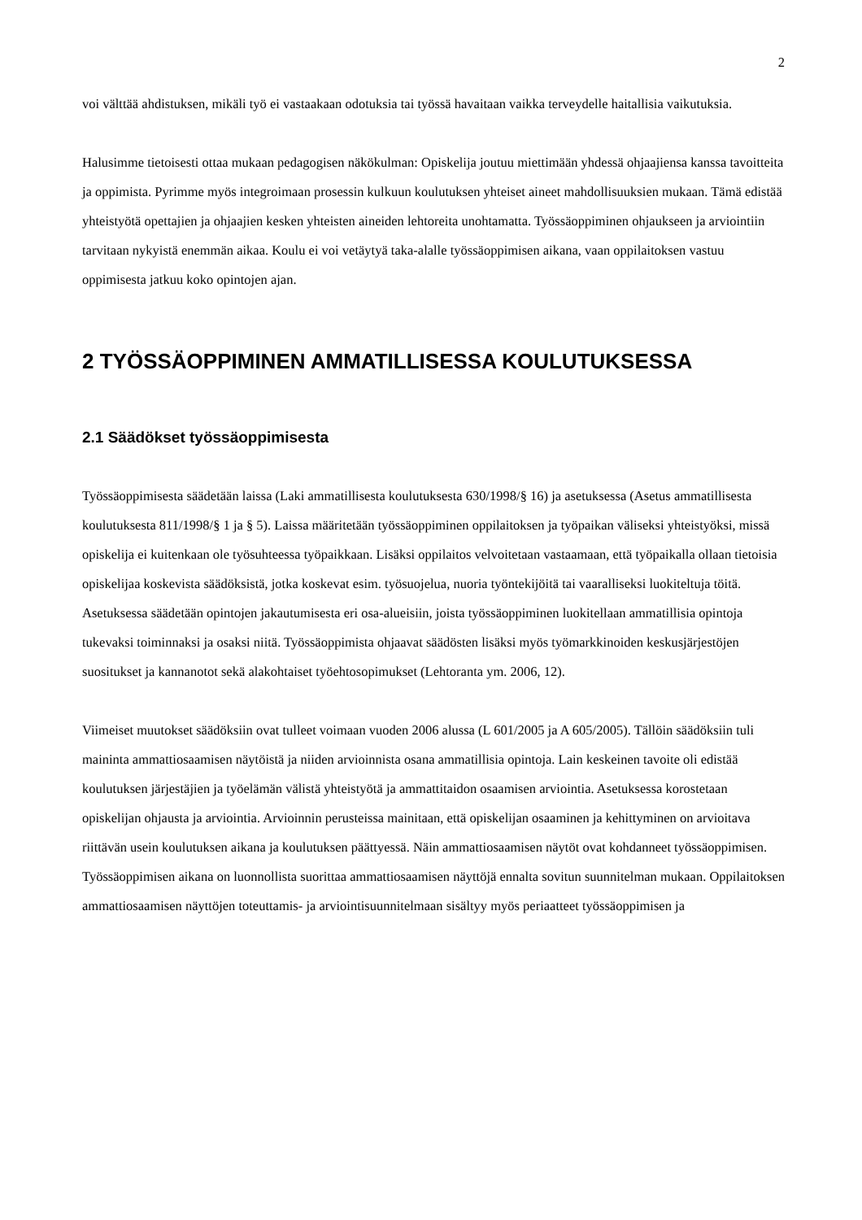2
voi välttää ahdistuksen, mikäli työ ei vastaakaan odotuksia tai työssä havaitaan vaikka terveydelle haitallisia vaikutuksia.
Halusimme tietoisesti ottaa mukaan pedagogisen näkökulman: Opiskelija joutuu miettimään yhdessä ohjaajiensa kanssa tavoitteita ja oppimista. Pyrimme myös integroimaan prosessin kulkuun koulutuksen yhteiset aineet mahdollisuuksien mukaan. Tämä edistää yhteistyötä opettajien ja ohjaajien kesken yhteisten aineiden lehtoreita unohtamatta. Työssäoppiminen ohjaukseen ja arviointiin tarvitaan nykyistä enemmän aikaa. Koulu ei voi vetäytyä taka-alalle työssäoppimisen aikana, vaan oppilaitoksen vastuu oppimisesta jatkuu koko opintojen ajan.
2 TYÖSSÄOPPIMINEN AMMATILLISESSA KOULUTUKSESSA
2.1 Säädökset työssäoppimisesta
Työssäoppimisesta säädetään laissa (Laki ammatillisesta koulutuksesta 630/1998/§ 16) ja asetuksessa (Asetus ammatillisesta koulutuksesta 811/1998/§ 1 ja § 5). Laissa määritetään työssäoppiminen oppilaitoksen ja työpaikan väliseksi yhteistyöksi, missä opiskelija ei kuitenkaan ole työsuhteessa työpaikkaan. Lisäksi oppilaitos velvoitetaan vastaamaan, että työpaikalla ollaan tietoisia opiskelijaa koskevista säädöksistä, jotka koskevat esim. työsuojelua, nuoria työntekijöitä tai vaaralliseksi luokiteltuja töitä. Asetuksessa säädetään opintojen jakautumisesta eri osa-alueisiin, joista työssäoppiminen luokitellaan ammatillisia opintoja tukevaksi toiminnaksi ja osaksi niitä. Työssäoppimista ohjaavat säädösten lisäksi myös työmarkkinoiden keskusjärjestöjen suositukset ja kannanotot sekä alakohtaiset työehtosopimukset (Lehtoranta ym. 2006, 12).
Viimeiset muutokset säädöksiin ovat tulleet voimaan vuoden 2006 alussa (L 601/2005 ja A 605/2005). Tällöin säädöksiin tuli maininta ammattiosaamisen näytöistä ja niiden arvioinnista osana ammatillisia opintoja. Lain keskeinen tavoite oli edistää koulutuksen järjestäjien ja työelämän välistä yhteistyötä ja ammattitaidon osaamisen arviointia. Asetuksessa korostetaan opiskelijan ohjausta ja arviointia. Arvioinnin perusteissa mainitaan, että opiskelijan osaaminen ja kehittyminen on arvioitava riittävän usein koulutuksen aikana ja koulutuksen päättyessä. Näin ammattiosaamisen näytöt ovat kohdanneet työssäoppimisen. Työssäoppimisen aikana on luonnollista suorittaa ammattiosaamisen näyttöjä ennalta sovitun suunnitelman mukaan. Oppilaitoksen ammattiosaamisen näyttöjen toteuttamis- ja arviointisuunnitelmaan sisältyy myös periaatteet työssäoppimisen ja